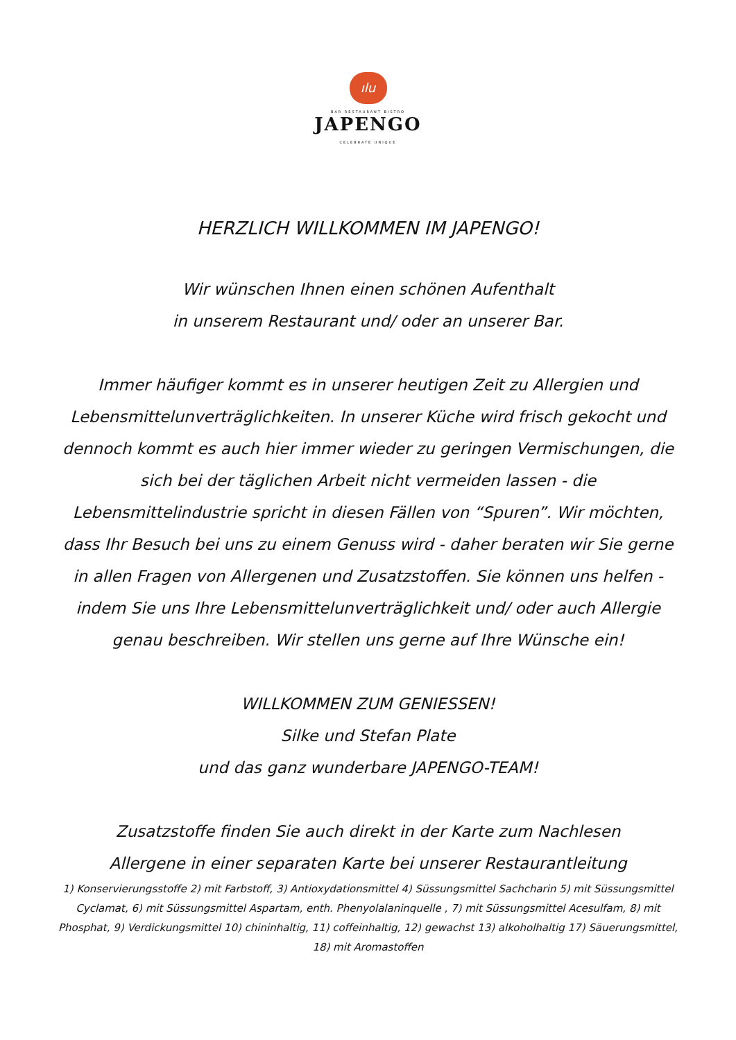ılu
BAR RESTAURANT BISTRO
JAPENGO
CELEBRATE UNIQUE
HERZLICH WILLKOMMEN IM JAPENGO!
Wir wünschen Ihnen einen schönen Aufenthalt
in unserem Restaurant und/ oder an unserer Bar.
Immer häufiger kommt es in unserer heutigen Zeit zu Allergien und Lebensmittelunverträglichkeiten. In unserer Küche wird frisch gekocht und dennoch kommt es auch hier immer wieder zu geringen Vermischungen, die sich bei der täglichen Arbeit nicht vermeiden lassen - die Lebensmittelindustrie spricht in diesen Fällen von “Spuren”. Wir möchten, dass Ihr Besuch bei uns zu einem Genuss wird - daher beraten wir Sie gerne in allen Fragen von Allergenen und Zusatzstoffen. Sie können uns helfen - indem Sie uns Ihre Lebensmittelunverträglichkeit und/ oder auch Allergie genau beschreiben. Wir stellen uns gerne auf Ihre Wünsche ein!
WILLKOMMEN ZUM GENIESSEN!
Silke und Stefan Plate
und das ganz wunderbare JAPENGO-TEAM!
Zusatzstoffe finden Sie auch direkt in der Karte zum Nachlesen
Allergene in einer separaten Karte bei unserer Restaurantleitung
1) Konservierungsstoffe 2) mit Farbstoff, 3) Antioxydationsmittel 4) Süssungsmittel Sachcharin 5) mit Süssungsmittel Cyclamat, 6) mit Süssungsmittel Aspartam, enth. Phenyolalaninquelle , 7) mit Süssungsmittel Acesulfam, 8) mit Phosphat, 9) Verdickungsmittel 10) chininhaltig, 11) coffeinhaltig, 12) gewachst 13) alkoholhaltig 17) Säuerungsmittel, 18) mit Aromastoffen